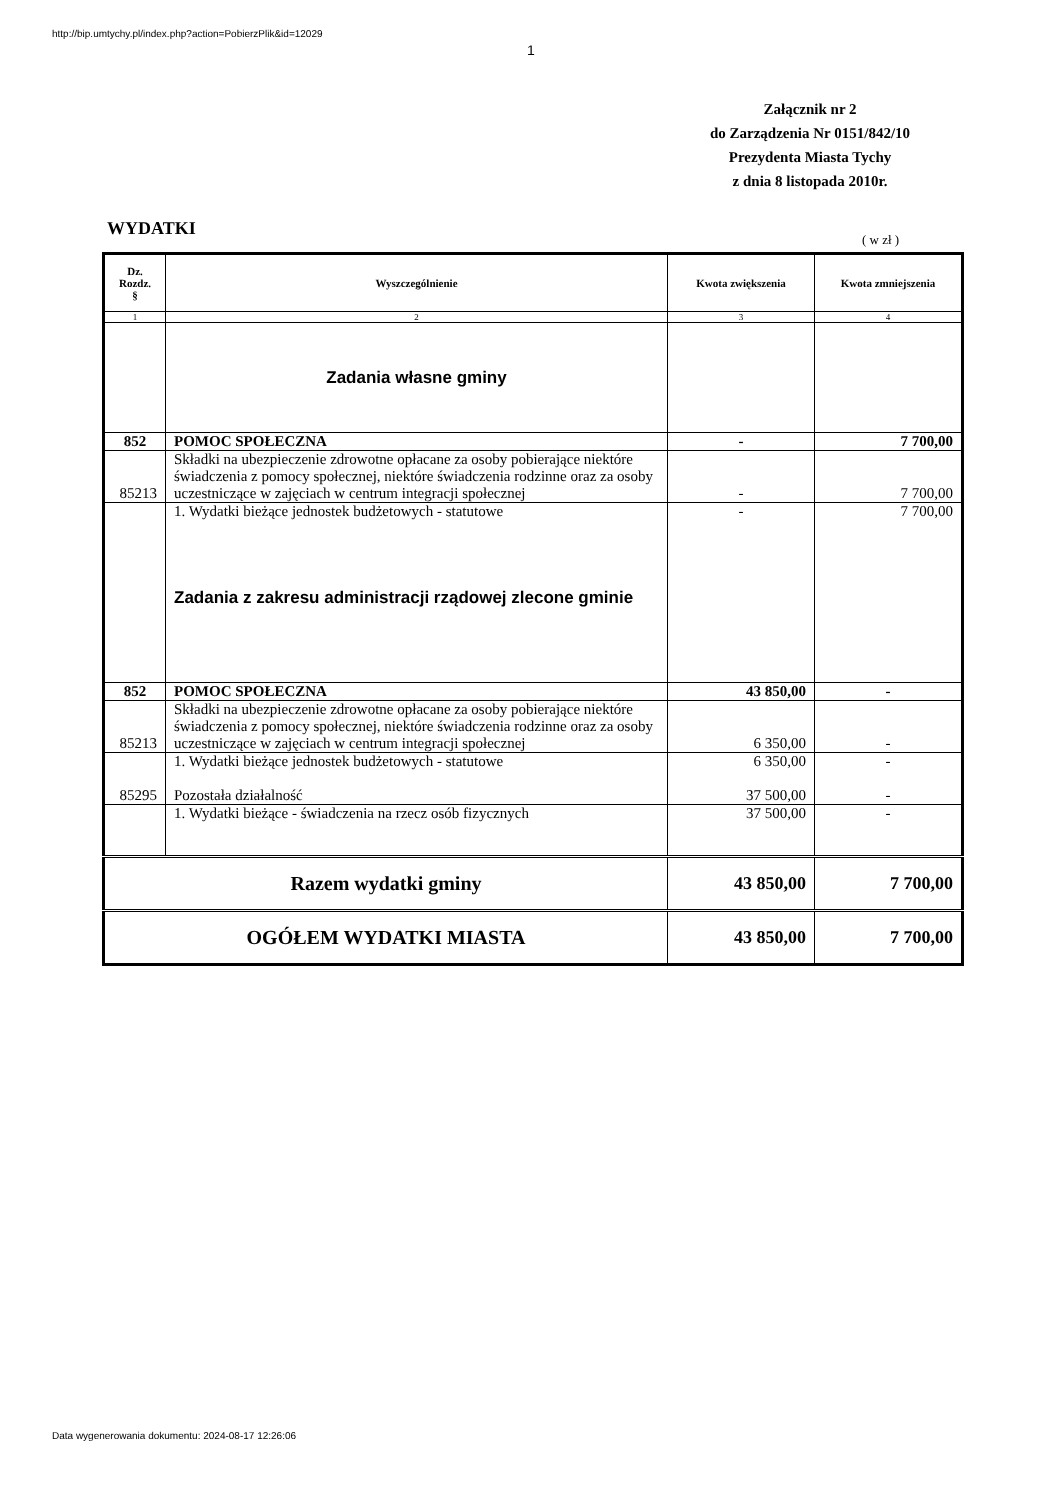http://bip.umtychy.pl/index.php?action=PobierzPlik&id=12029
1
Załącznik nr 2
do Zarządzenia Nr 0151/842/10
Prezydenta Miasta Tychy
z dnia 8 listopada 2010r.
WYDATKI
( w zł )
| Dz. Rozdz. § | Wyszczególnienie | Kwota zwiększenia | Kwota zmniejszenia |
| --- | --- | --- | --- |
| 1 | 2 | 3 | 4 |
| | Zadania własne gminy | | |
| 852 | POMOC SPOŁECZNA | - | 7 700,00 |
| 85213 | Składki na ubezpieczenie zdrowotne opłacane za osoby pobierające niektóre świadczenia z pomocy społecznej, niektóre świadczenia rodzinne oraz za osoby uczestniczące w zajęciach w centrum integracji społecznej | - | 7 700,00 |
| | 1. Wydatki bieżące jednostek budżetowych - statutowe Zadania z zakresu administracji rządowej zlecone gminie | - | 7 700,00 |
| 852 | POMOC SPOŁECZNA | 43 850,00 | - |
| 85213 | Składki na ubezpieczenie zdrowotne opłacane za osoby pobierające niektóre świadczenia z pomocy społecznej, niektóre świadczenia rodzinne oraz za osoby uczestniczące w zajęciach w centrum integracji społecznej | 6 350,00 | - |
| 85295 | 1. Wydatki bieżące jednostek budżetowych - statutowe Pozostała działalność | 6 350,00 37 500,00 | - - |
| | 1. Wydatki bieżące - świadczenia na rzecz osób fizycznych | 37 500,00 | - |
| Razem wydatki gminy | | 43 850,00 | 7 700,00 |
| OGÓŁEM WYDATKI MIASTA | | 43 850,00 | 7 700,00 |
Data wygenerowania dokumentu: 2024-08-17 12:26:06